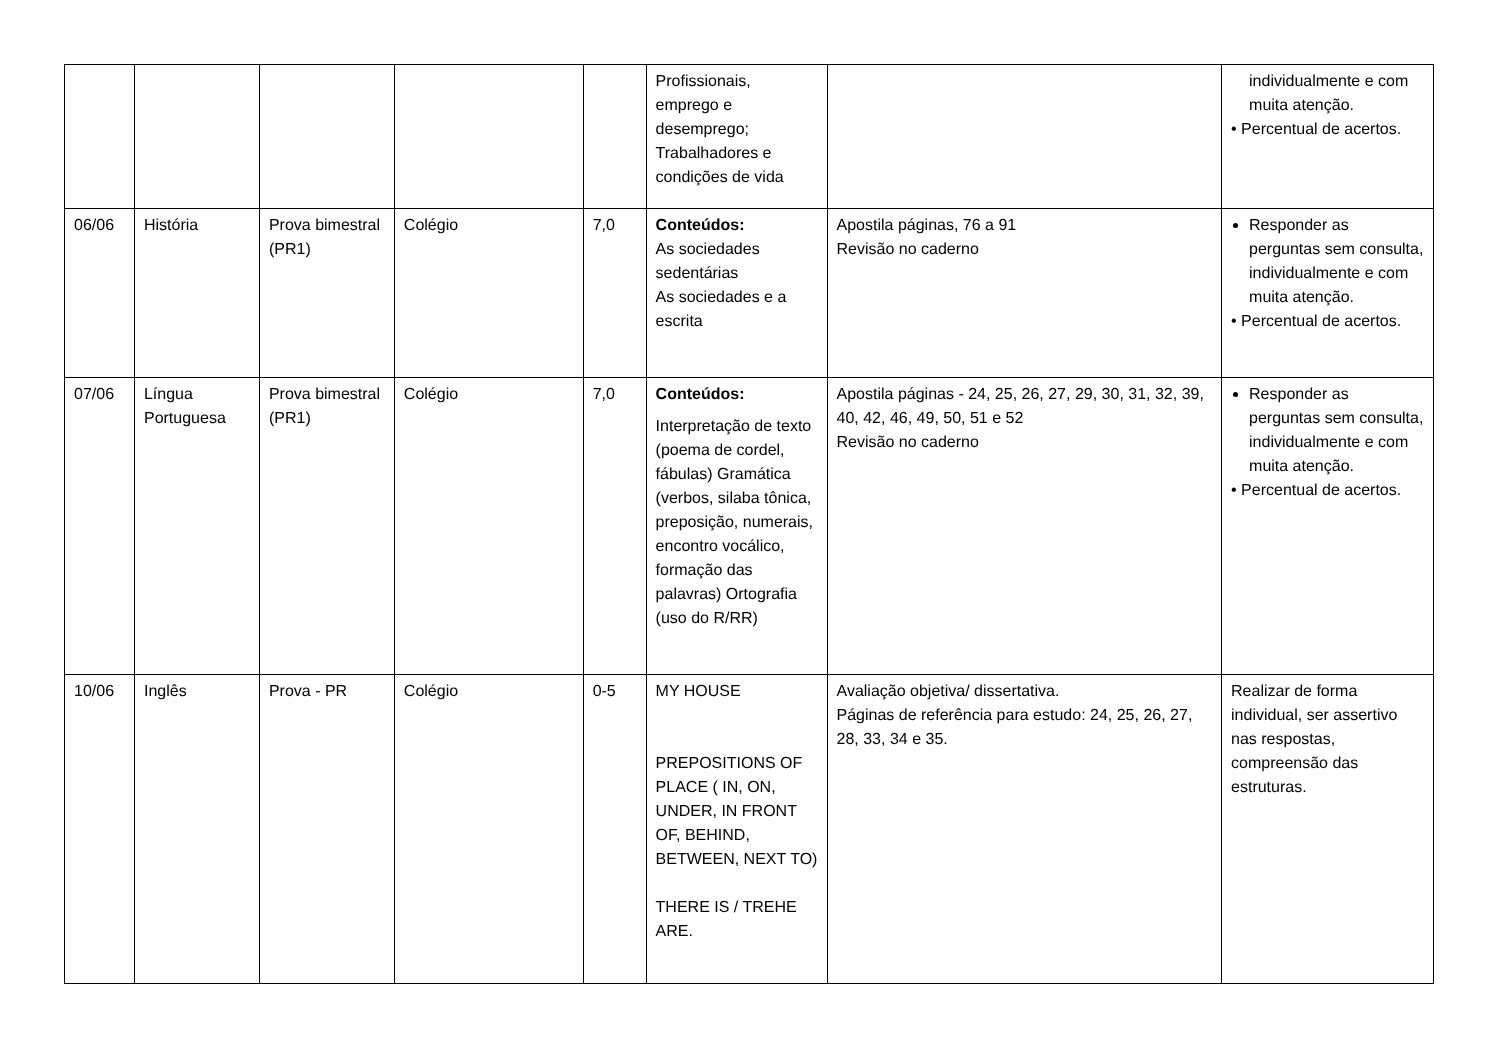| | | | | | Profissionais, emprego e desemprego; Trabalhadores e condições de vida | | individualmente e com muita atenção. • Percentual de acertos. |
| 06/06 | História | Prova bimestral (PR1) | Colégio | 7,0 | Conteúdos: As sociedades sedentárias As sociedades e a escrita | Apostila páginas, 76 a 91 Revisão no caderno | Responder as perguntas sem consulta, individualmente e com muita atenção. • Percentual de acertos. |
| 07/06 | Língua Portuguesa | Prova bimestral (PR1) | Colégio | 7,0 | Conteúdos: Interpretação de texto (poema de cordel, fábulas) Gramática (verbos, silaba tônica, preposição, numerais, encontro vocálico, formação das palavras) Ortografia (uso do R/RR) | Apostila páginas - 24, 25, 26, 27, 29, 30, 31, 32, 39, 40, 42, 46, 49, 50, 51 e 52 Revisão no caderno | Responder as perguntas sem consulta, individualmente e com muita atenção. • Percentual de acertos. |
| 10/06 | Inglês | Prova - PR | Colégio | 0-5 | MY HOUSE PREPOSITIONS OF PLACE ( IN, ON, UNDER, IN FRONT OF, BEHIND, BETWEEN, NEXT TO) THERE IS / TREHE ARE. | Avaliação objetiva/ dissertativa. Páginas de referência para estudo: 24, 25, 26, 27, 28, 33, 34 e 35. | Realizar de forma individual, ser assertivo nas respostas, compreensão das estruturas. |